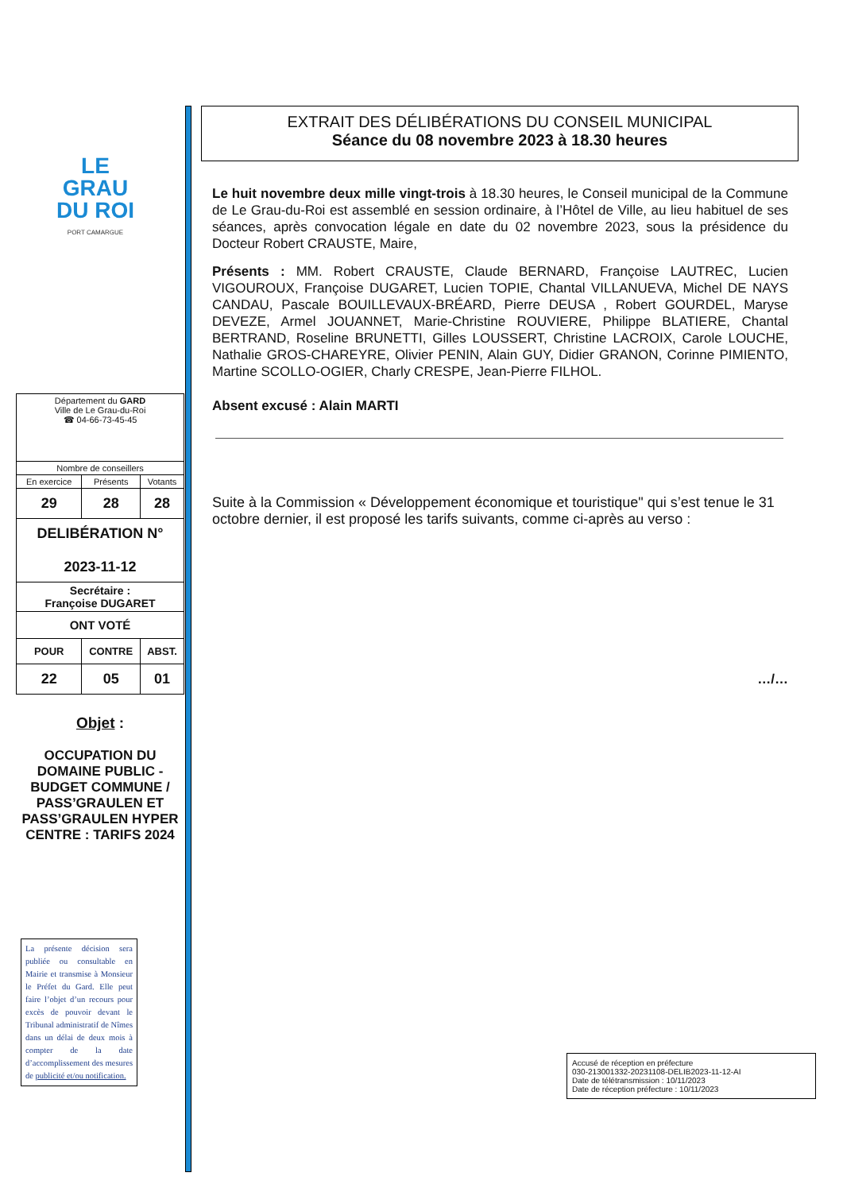LE
GRAU
DU ROI
PORT CAMARGUE
| Département du GARD Ville de Le Grau-du-Roi ☎ 04-66-73-45-45 | | |
| Nombre de conseillers | | |
| En exercice | Présents | Votants |
| 29 | 28 | 28 |
| DELIBÉRATION N° 2023-11-12 | | |
| Secrétaire : Françoise DUGARET | | |
| ONT VOTÉ | | |
| POUR | CONTRE | ABST. |
| 22 | 05 | 01 |
Objet :
OCCUPATION DU DOMAINE PUBLIC - BUDGET COMMUNE / PASS’GRAULEN ET PASS’GRAULEN HYPER CENTRE : TARIFS 2024
La présente décision sera publiée ou consultable en Mairie et transmise à Monsieur le Préfet du Gard. Elle peut faire l’objet d’un recours pour excès de pouvoir devant le Tribunal administratif de Nîmes dans un délai de deux mois à compter de la date d’accomplissement des mesures de publicité et/ou notification.
EXTRAIT DES DÉLIBÉRATIONS DU CONSEIL MUNICIPAL
Séance du 08 novembre 2023 à 18.30 heures
Le huit novembre deux mille vingt-trois à 18.30 heures, le Conseil municipal de la Commune de Le Grau-du-Roi est assemblé en session ordinaire, à l’Hôtel de Ville, au lieu habituel de ses séances, après convocation légale en date du 02 novembre 2023, sous la présidence du Docteur Robert CRAUSTE, Maire,
Présents : MM. Robert CRAUSTE, Claude BERNARD, Françoise LAUTREC, Lucien VIGOUROUX, Françoise DUGARET, Lucien TOPIE, Chantal VILLANUEVA, Michel DE NAYS CANDAU, Pascale BOUILLEVAUX-BRÉARD, Pierre DEUSA , Robert GOURDEL, Maryse DEVEZE, Armel JOUANNET, Marie-Christine ROUVIERE, Philippe BLATIERE, Chantal BERTRAND, Roseline BRUNETTI, Gilles LOUSSERT, Christine LACROIX, Carole LOUCHE, Nathalie GROS-CHAREYRE, Olivier PENIN, Alain GUY, Didier GRANON, Corinne PIMIENTO, Martine SCOLLO-OGIER, Charly CRESPE, Jean-Pierre FILHOL.
Absent excusé : Alain MARTI
Suite à la Commission « Développement économique et touristique" qui s’est tenue le 31 octobre dernier, il est proposé les tarifs suivants, comme ci-après au verso :
…/…
Accusé de réception en préfecture
030-213001332-20231108-DELIB2023-11-12-AI
Date de télétransmission : 10/11/2023
Date de réception préfecture : 10/11/2023